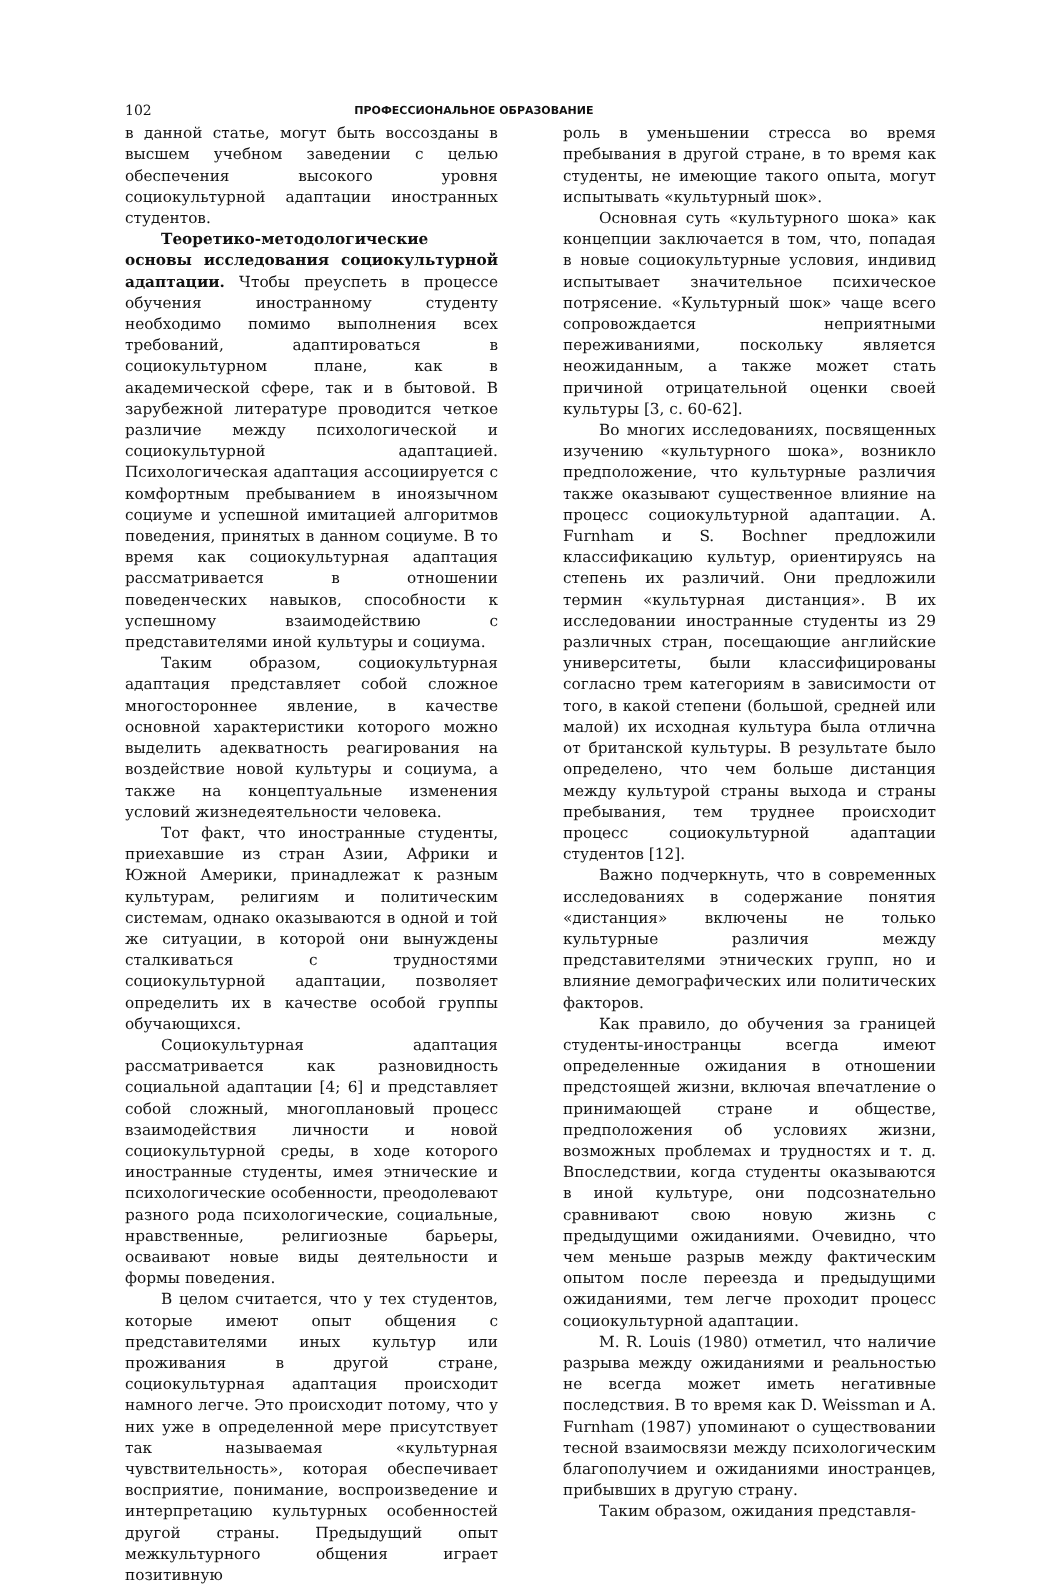102 ПРОФЕССИОНАЛЬНОЕ ОБРАЗОВАНИЕ
в данной статье, могут быть воссозданы в высшем учебном заведении с целью обеспечения высокого уровня социокультурной адаптации иностранных студентов.
Теоретико-методологические основы исследования социокультурной адаптации. Чтобы преуспеть в процессе обучения иностранному студенту необходимо помимо выполнения всех требований, адаптироваться в социокультурном плане, как в академической сфере, так и в бытовой. В зарубежной литературе проводится четкое различие между психологической и социокультурной адаптацией. Психологическая адаптация ассоциируется с комфортным пребыванием в иноязычном социуме и успешной имитацией алгоритмов поведения, принятых в данном социуме. В то время как социокультурная адаптация рассматривается в отношении поведенческих навыков, способности к успешному взаимодействию с представителями иной культуры и социума.
Таким образом, социокультурная адаптация представляет собой сложное многостороннее явление, в качестве основной характеристики которого можно выделить адекватность реагирования на воздействие новой культуры и социума, а также на концептуальные изменения условий жизнедеятельности человека.
Тот факт, что иностранные студенты, приехавшие из стран Азии, Африки и Южной Америки, принадлежат к разным культурам, религиям и политическим системам, однако оказываются в одной и той же ситуации, в которой они вынуждены сталкиваться с трудностями социокультурной адаптации, позволяет определить их в качестве особой группы обучающихся.
Социокультурная адаптация рассматривается как разновидность социальной адаптации [4; 6] и представляет собой сложный, многоплановый процесс взаимодействия личности и новой социокультурной среды, в ходе которого иностранные студенты, имея этнические и психологические особенности, преодолевают разного рода психологические, социальные, нравственные, религиозные барьеры, осваивают новые виды деятельности и формы поведения.
В целом считается, что у тех студентов, которые имеют опыт общения с представителями иных культур или проживания в другой стране, социокультурная адаптация происходит намного легче. Это происходит потому, что у них уже в определенной мере присутствует так называемая «культурная чувствительность», которая обеспечивает восприятие, понимание, воспроизведение и интерпретацию культурных особенностей другой страны. Предыдущий опыт межкультурного общения играет позитивную
роль в уменьшении стресса во время пребывания в другой стране, в то время как студенты, не имеющие такого опыта, могут испытывать «культурный шок».
Основная суть «культурного шока» как концепции заключается в том, что, попадая в новые социокультурные условия, индивид испытывает значительное психическое потрясение. «Культурный шок» чаще всего сопровождается неприятными переживаниями, поскольку является неожиданным, а также может стать причиной отрицательной оценки своей культуры [3, с. 60-62].
Во многих исследованиях, посвященных изучению «культурного шока», возникло предположение, что культурные различия также оказывают существенное влияние на процесс социокультурной адаптации. A. Furnham и S. Bochner предложили классификацию культур, ориентируясь на степень их различий. Они предложили термин «культурная дистанция». В их исследовании иностранные студенты из 29 различных стран, посещающие английские университеты, были классифицированы согласно трем категориям в зависимости от того, в какой степени (большой, средней или малой) их исходная культура была отлична от британской культуры. В результате было определено, что чем больше дистанция между культурой страны выхода и страны пребывания, тем труднее происходит процесс социокультурной адаптации студентов [12].
Важно подчеркнуть, что в современных исследованиях в содержание понятия «дистанция» включены не только культурные различия между представителями этнических групп, но и влияние демографических или политических факторов.
Как правило, до обучения за границей студенты-иностранцы всегда имеют определенные ожидания в отношении предстоящей жизни, включая впечатление о принимающей стране и обществе, предположения об условиях жизни, возможных проблемах и трудностях и т. д. Впоследствии, когда студенты оказываются в иной культуре, они подсознательно сравнивают свою новую жизнь с предыдущими ожиданиями. Очевидно, что чем меньше разрыв между фактическим опытом после переезда и предыдущими ожиданиями, тем легче проходит процесс социокультурной адаптации.
M. R. Louis (1980) отметил, что наличие разрыва между ожиданиями и реальностью не всегда может иметь негативные последствия. В то время как D. Weissman и A. Furnham (1987) упоминают о существовании тесной взаимосвязи между психологическим благополучием и ожиданиями иностранцев, прибывших в другую страну.
Таким образом, ожидания представля-